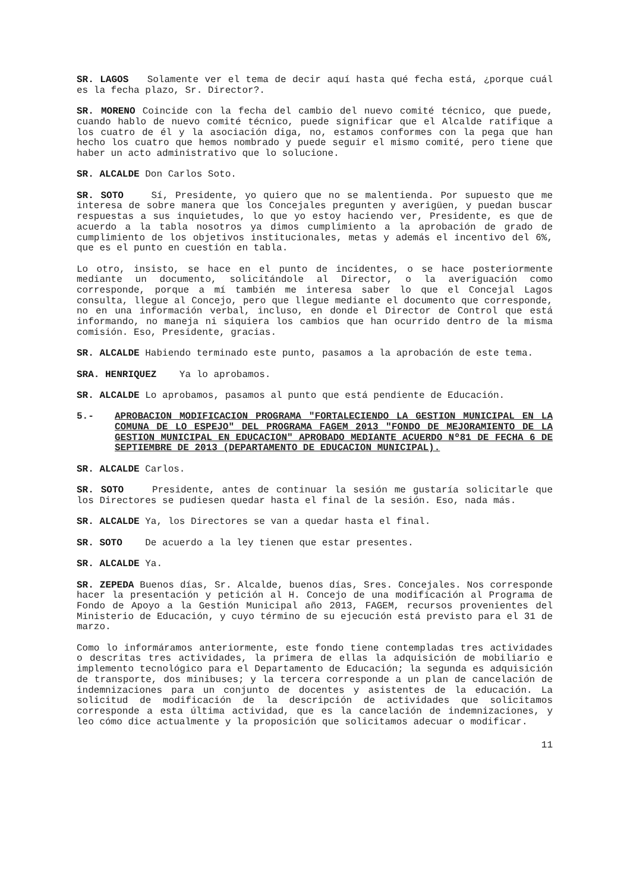SR. LAGOS Solamente ver el tema de decir aquí hasta qué fecha está, ¿porque cuál es la fecha plazo, Sr. Director?.
SR. MORENO Coincide con la fecha del cambio del nuevo comité técnico, que puede, cuando hablo de nuevo comité técnico, puede significar que el Alcalde ratifique a los cuatro de él y la asociación diga, no, estamos conformes con la pega que han hecho los cuatro que hemos nombrado y puede seguir el mismo comité, pero tiene que haber un acto administrativo que lo solucione.
SR. ALCALDE Don Carlos Soto.
SR. SOTO Sí, Presidente, yo quiero que no se malentienda. Por supuesto que me interesa de sobre manera que los Concejales pregunten y averigüen, y puedan buscar respuestas a sus inquietudes, lo que yo estoy haciendo ver, Presidente, es que de acuerdo a la tabla nosotros ya dimos cumplimiento a la aprobación de grado de cumplimiento de los objetivos institucionales, metas y además el incentivo del 6%, que es el punto en cuestión en tabla.
Lo otro, insisto, se hace en el punto de incidentes, o se hace posteriormente mediante un documento, solicitándole al Director, o la averiguación como corresponde, porque a mí también me interesa saber lo que el Concejal Lagos consulta, llegue al Concejo, pero que llegue mediante el documento que corresponde, no en una información verbal, incluso, en donde el Director de Control que está informando, no maneja ni siquiera los cambios que han ocurrido dentro de la misma comisión. Eso, Presidente, gracias.
SR. ALCALDE Habiendo terminado este punto, pasamos a la aprobación de este tema.
SRA. HENRIQUEZ Ya lo aprobamos.
SR. ALCALDE Lo aprobamos, pasamos al punto que está pendiente de Educación.
5.- APROBACION MODIFICACION PROGRAMA "FORTALECIENDO LA GESTION MUNICIPAL EN LA COMUNA DE LO ESPEJO" DEL PROGRAMA FAGEM 2013 "FONDO DE MEJORAMIENTO DE LA GESTION MUNICIPAL EN EDUCACION" APROBADO MEDIANTE ACUERDO Nº81 DE FECHA 6 DE SEPTIEMBRE DE 2013 (DEPARTAMENTO DE EDUCACION MUNICIPAL).
SR. ALCALDE Carlos.
SR. SOTO Presidente, antes de continuar la sesión me gustaría solicitarle que los Directores se pudiesen quedar hasta el final de la sesión. Eso, nada más.
SR. ALCALDE Ya, los Directores se van a quedar hasta el final.
SR. SOTO De acuerdo a la ley tienen que estar presentes.
SR. ALCALDE Ya.
SR. ZEPEDA Buenos días, Sr. Alcalde, buenos días, Sres. Concejales. Nos corresponde hacer la presentación y petición al H. Concejo de una modificación al Programa de Fondo de Apoyo a la Gestión Municipal año 2013, FAGEM, recursos provenientes del Ministerio de Educación, y cuyo término de su ejecución está previsto para el 31 de marzo.
Como lo informáramos anteriormente, este fondo tiene contempladas tres actividades o descritas tres actividades, la primera de ellas la adquisición de mobiliario e implemento tecnológico para el Departamento de Educación; la segunda es adquisición de transporte, dos minibuses; y la tercera corresponde a un plan de cancelación de indemnizaciones para un conjunto de docentes y asistentes de la educación. La solicitud de modificación de la descripción de actividades que solicitamos corresponde a esta última actividad, que es la cancelación de indemnizaciones, y leo cómo dice actualmente y la proposición que solicitamos adecuar o modificar.
11